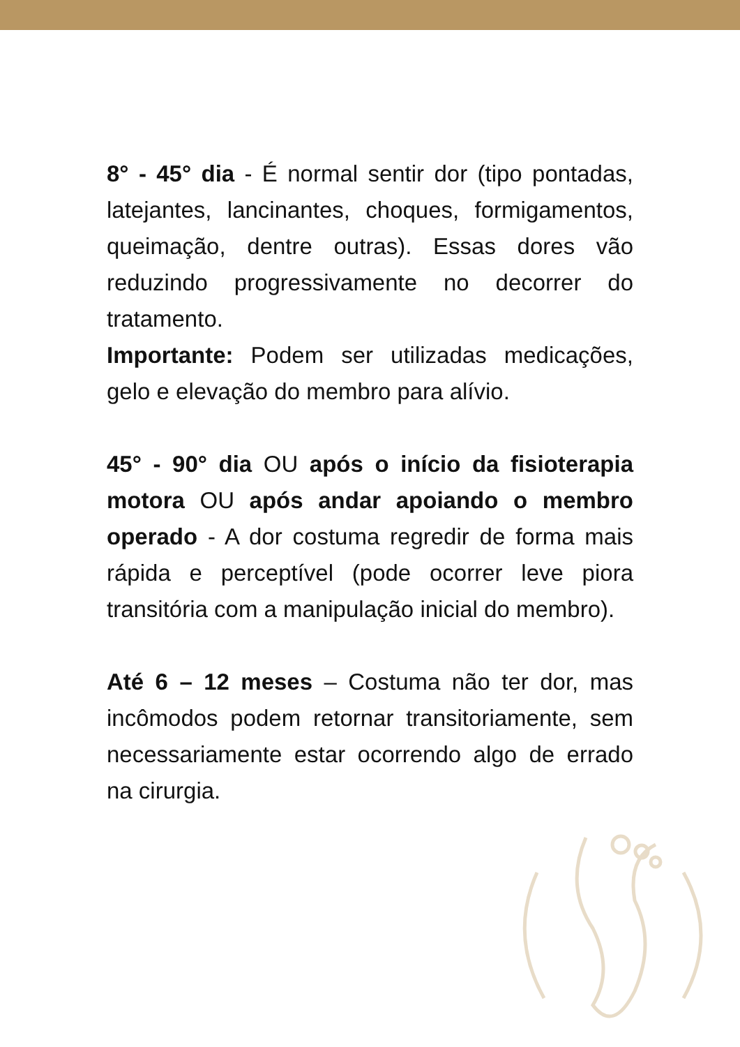8° - 45° dia - É normal sentir dor (tipo pontadas, latejantes, lancinantes, choques, formigamentos, queimação, dentre outras). Essas dores vão reduzindo progressivamente no decorrer do tratamento.
Importante: Podem ser utilizadas medicações, gelo e elevação do membro para alívio.
45° - 90° dia OU após o início da fisioterapia motora OU após andar apoiando o membro operado - A dor costuma regredir de forma mais rápida e perceptível (pode ocorrer leve piora transitória com a manipulação inicial do membro).
Até 6 – 12 meses – Costuma não ter dor, mas incômodos podem retornar transitoriamente, sem necessariamente estar ocorrendo algo de errado na cirurgia.